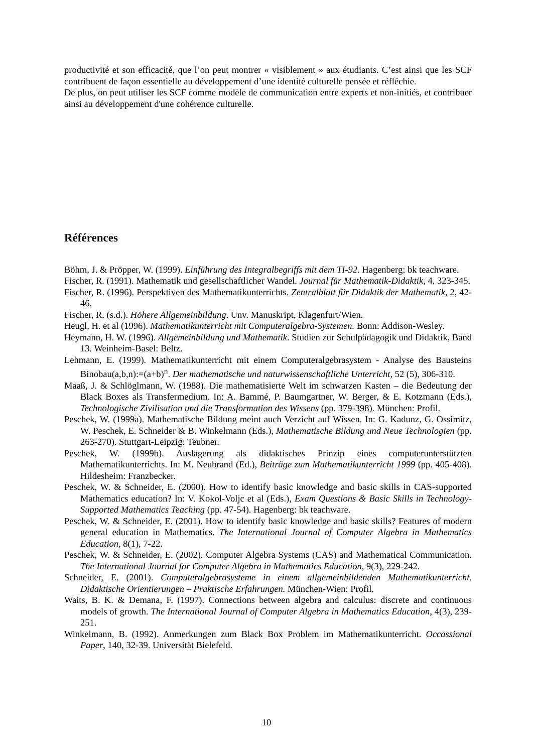productivité et son efficacité, que l’on peut montrer « visiblement » aux étudiants. C’est ainsi que les SCF contribuent de façon essentielle au développement d’une identité culturelle pensée et réfléchie.
De plus, on peut utiliser les SCF comme modèle de communication entre experts et non-initiés, et contribuer ainsi au développement d'une cohérence culturelle.
Références
Böhm, J. & Pröpper, W. (1999). Einführung des Integralbegriffs mit dem TI-92. Hagenberg: bk teachware.
Fischer, R. (1991). Mathematik und gesellschaftlicher Wandel. Journal für Mathematik-Didaktik, 4, 323-345.
Fischer, R. (1996). Perspektiven des Mathematikunterrichts. Zentralblatt für Didaktik der Mathematik, 2, 42-46.
Fischer, R. (s.d.). Höhere Allgemeinbildung. Unv. Manuskript, Klagenfurt/Wien.
Heugl, H. et al (1996). Mathematikunterricht mit Computeralgebra-Systemen. Bonn: Addison-Wesley.
Heymann, H. W. (1996). Allgemeinbildung und Mathematik. Studien zur Schulpädagogik und Didaktik, Band 13. Weinheim-Basel: Beltz.
Lehmann, E. (1999). Mathematikunterricht mit einem Computeralgebrasystem - Analyse des Bausteins Binobau(a,b,n):=(a+b)<sup>n</sup>. Der mathematische und naturwissenschaftliche Unterricht, 52 (5), 306-310.
Maaß, J. & Schlöglmann, W. (1988). Die mathematisierte Welt im schwarzen Kasten – die Bedeutung der Black Boxes als Transfermedium. In: A. Bammé, P. Baumgartner, W. Berger, & E. Kotzmann (Eds.), Technologische Zivilisation und die Transformation des Wissens (pp. 379-398). München: Profil.
Peschek, W. (1999a). Mathematische Bildung meint auch Verzicht auf Wissen. In: G. Kadunz, G. Ossimitz, W. Peschek, E. Schneider & B. Winkelmann (Eds.), Mathematische Bildung und Neue Technologien (pp. 263-270). Stuttgart-Leipzig: Teubner.
Peschek, W. (1999b). Auslagerung als didaktisches Prinzip eines computerunterstützten Mathematikunterrichts. In: M. Neubrand (Ed.), Beiträge zum Mathematikunterricht 1999 (pp. 405-408). Hildesheim: Franzbecker.
Peschek, W. & Schneider, E. (2000). How to identify basic knowledge and basic skills in CAS-supported Mathematics education? In: V. Kokol-Voljc et al (Eds.), Exam Questions & Basic Skills in Technology-Supported Mathematics Teaching (pp. 47-54). Hagenberg: bk teachware.
Peschek, W. & Schneider, E. (2001). How to identify basic knowledge and basic skills? Features of modern general education in Mathematics. The International Journal of Computer Algebra in Mathematics Education, 8(1), 7-22.
Peschek, W. & Schneider, E. (2002). Computer Algebra Systems (CAS) and Mathematical Communication. The International Journal for Computer Algebra in Mathematics Education, 9(3), 229-242.
Schneider, E. (2001). Computeralgebrasysteme in einem allgemeinbildenden Mathematikunterricht. Didaktische Orientierungen – Praktische Erfahrungen. München-Wien: Profil.
Waits, B. K. & Demana, F. (1997). Connections between algebra and calculus: discrete and continuous models of growth. The International Journal of Computer Algebra in Mathematics Education, 4(3), 239-251.
Winkelmann, B. (1992). Anmerkungen zum Black Box Problem im Mathematikunterricht. Occassional Paper, 140, 32-39. Universität Bielefeld.
10